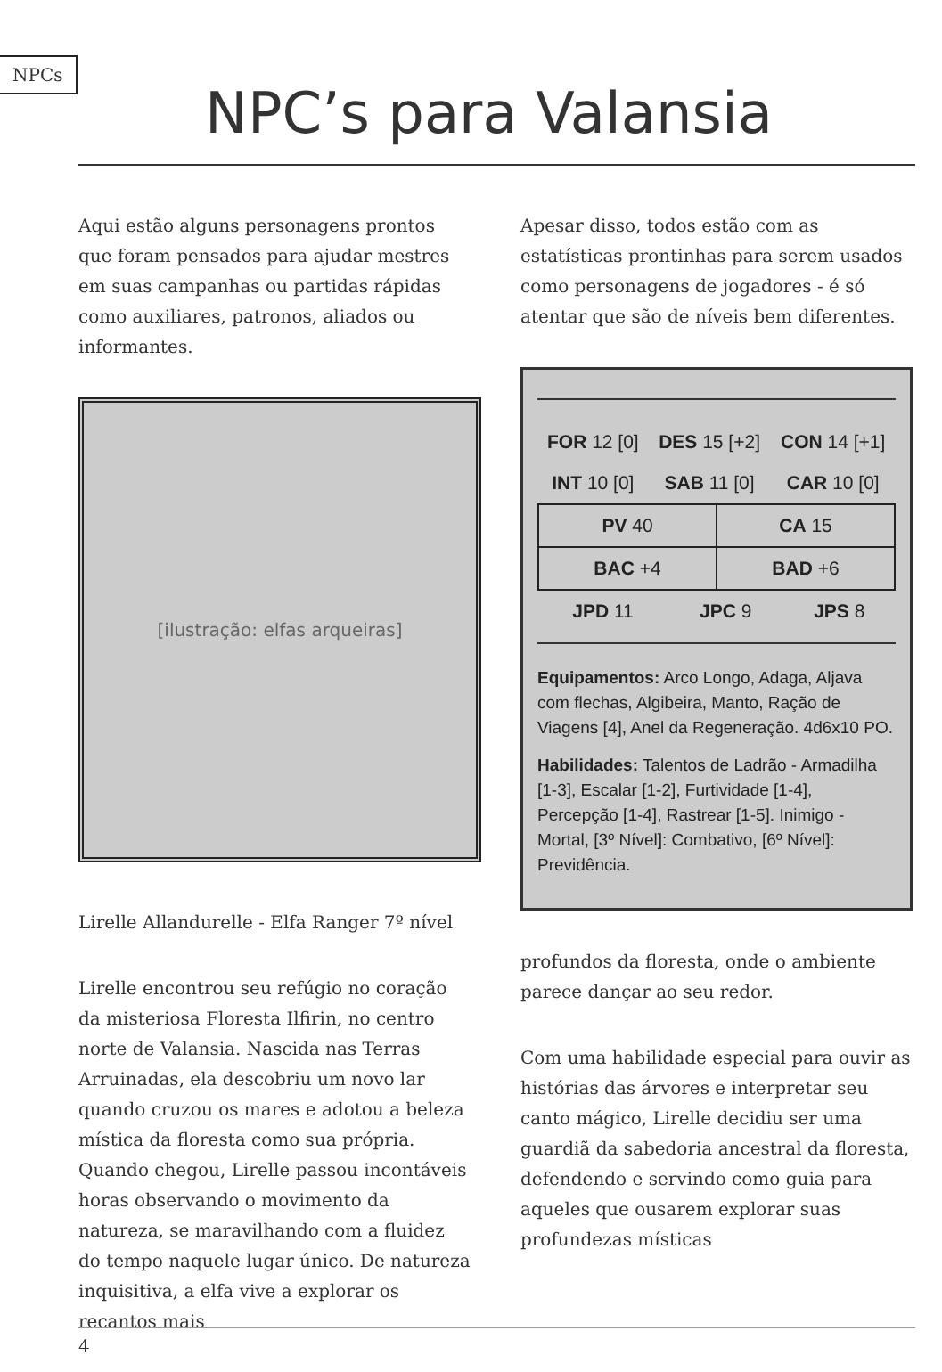NPCs
NPC’s para Valansia
Aqui estão alguns personagens prontos que foram pensados para ajudar mestres em suas campanhas ou partidas rápidas como auxiliares, patronos, aliados ou informantes.
[ilustração: elfas arqueiras]
Lirelle Allandurelle - Elfa Ranger 7º nível
Lirelle encontrou seu refúgio no coração da misteriosa Floresta Ilfirin, no centro norte de Valansia. Nascida nas Terras Arruinadas, ela descobriu um novo lar quando cruzou os mares e adotou a beleza mística da floresta como sua própria. Quando chegou, Lirelle passou incontáveis horas observando o movimento da natureza, se maravilhando com a fluidez do tempo naquele lugar único. De natureza inquisitiva, a elfa vive a explorar os recantos mais
Apesar disso, todos estão com as estatísticas prontinhas para serem usados como personagens de jogadores - é só atentar que são de níveis bem diferentes.
| FOR 12 [0] | DES 15 [+2] | CON 14 [+1] |
| INT 10 [0] | SAB 11 [0] | CAR 10 [0] |
| PV 40 | CA 15 |
| BAC +4 | BAD +6 |
| JPD 11 | JPC 9 | JPS 8 |
Equipamentos: Arco Longo, Adaga, Aljava com flechas, Algibeira, Manto, Ração de Viagens [4], Anel da Regeneração. 4d6x10 PO.
Habilidades: Talentos de Ladrão - Armadilha [1-3], Escalar [1-2], Furtividade [1-4], Percepção [1-4], Rastrear [1-5]. Inimigo - Mortal, [3º Nível]: Combativo, [6º Nível]: Previdência.
profundos da floresta, onde o ambiente parece dançar ao seu redor.
Com uma habilidade especial para ouvir as histórias das árvores e interpretar seu canto mágico, Lirelle decidiu ser uma guardiã da sabedoria ancestral da floresta, defendendo e servindo como guia para aqueles que ousarem explorar suas profundezas místicas
4